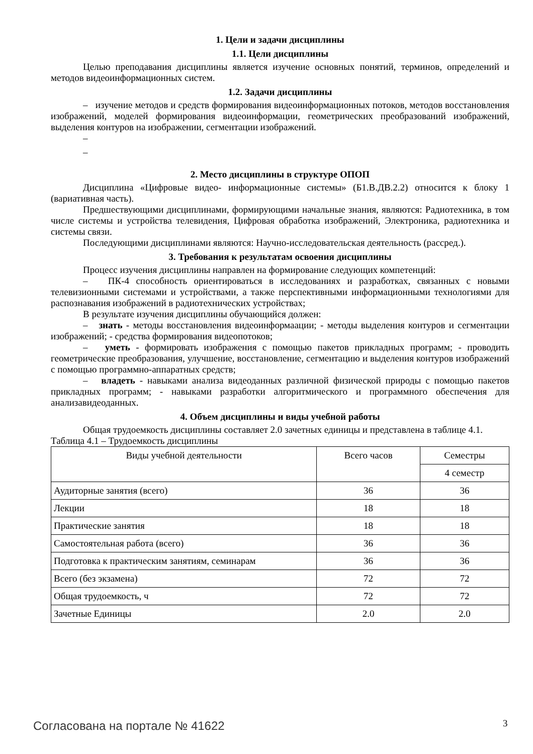1. Цели и задачи дисциплины
1.1. Цели дисциплины
Целью преподавания дисциплины является изучение основных понятий, терминов, определений и методов видеоинформационных систем.
1.2. Задачи дисциплины
– изучение методов и средств формирования видеоинформационных потоков, методов восстановления изображений, моделей формирования видеоинформации, геометрических преобразований изображений, выделения контуров на изображении, сегментации изображений.
–
–
2. Место дисциплины в структуре ОПОП
Дисциплина «Цифровые видео- информационные системы» (Б1.В.ДВ.2.2) относится к блоку 1 (вариативная часть).
Предшествующими дисциплинами, формирующими начальные знания, являются: Радиотехника, в том числе системы и устройства телевидения, Цифровая обработка изображений, Электроника, радиотехника и системы связи.
Последующими дисциплинами являются: Научно-исследовательская деятельность (рассред.).
3. Требования к результатам освоения дисциплины
Процесс изучения дисциплины направлен на формирование следующих компетенций:
– ПК-4 способность ориентироваться в исследованиях и разработках, связанных с новыми телевизионными системами и устройствами, а также перспективными информационными технологиями для распознавания изображений в радиотехнических устройствах;
В результате изучения дисциплины обучающийся должен:
– знать - методы восстановления видеоинформаации; - методы выделения контуров и сегментации изображений; - средства формирования видеопотоков;
– уметь - формировать изображения с помощью пакетов прикладных программ; - проводить геометрические преобразования, улучшение, восстановление, сегментацию и выделения контуров изображений с помощью программно-аппаратных средств;
– владеть - навыками анализа видеоданных различной физической природы с помощью пакетов прикладных программ; - навыками разработки алгоритмического и программного обеспечения для анализавидеоданных.
4. Объем дисциплины и виды учебной работы
Общая трудоемкость дисциплины составляет 2.0 зачетных единицы и представлена в таблице 4.1.
Таблица 4.1 – Трудоемкость дисциплины
| Виды учебной деятельности | Всего часов | Семестры |
| --- | --- | --- |
| | | 4 семестр |
| Аудиторные занятия (всего) | 36 | 36 |
| Лекции | 18 | 18 |
| Практические занятия | 18 | 18 |
| Самостоятельная работа (всего) | 36 | 36 |
| Подготовка к практическим занятиям, семинарам | 36 | 36 |
| Всего (без экзамена) | 72 | 72 |
| Общая трудоемкость, ч | 72 | 72 |
| Зачетные Единицы | 2.0 | 2.0 |
Согласована на портале № 41622 3